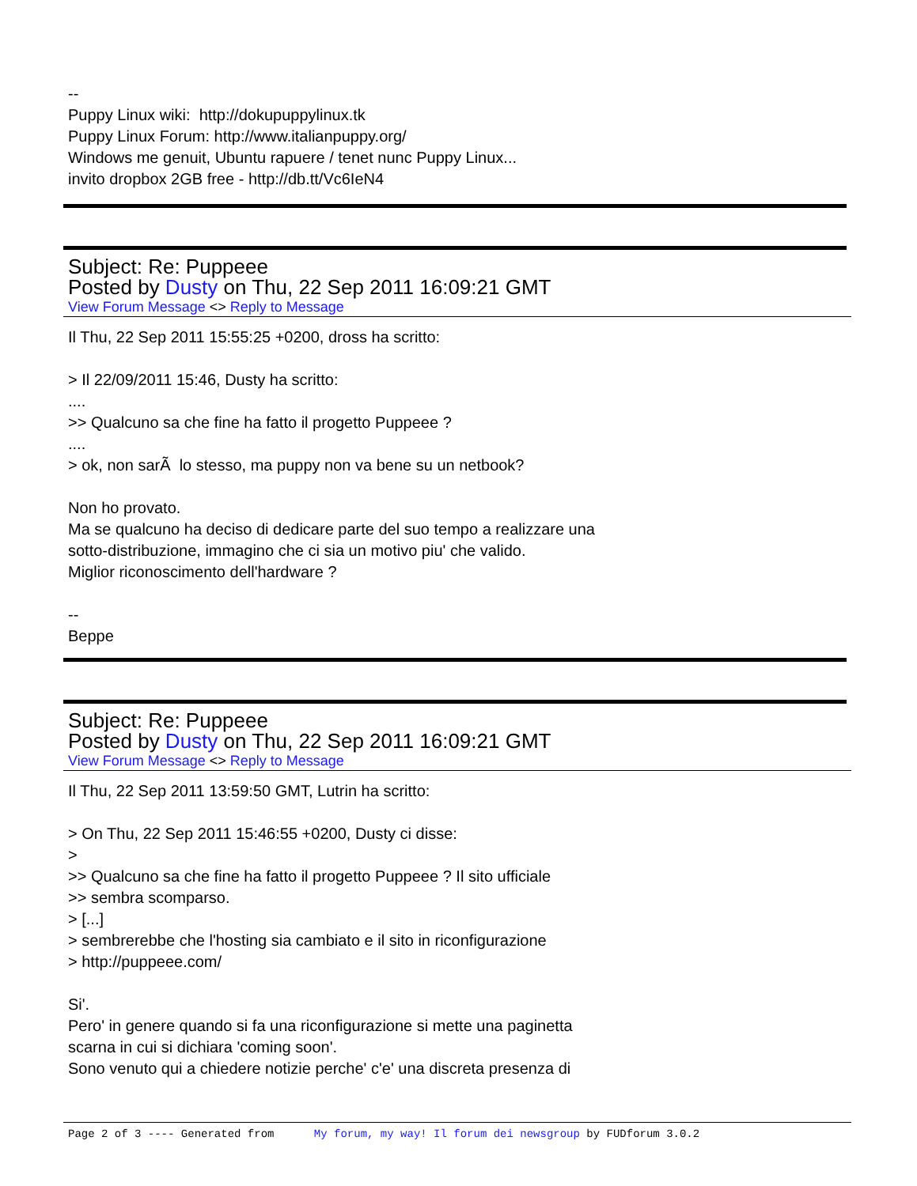--
Puppy Linux wiki: http://dokupuppylinux.tk
Puppy Linux Forum: http://www.italianpuppy.org/
Windows me genuit, Ubuntu rapuere / tenet nunc Puppy Linux...
invito dropbox 2GB free - http://db.tt/Vc6IeN4
Subject: Re: Puppeee
Posted by Dusty on Thu, 22 Sep 2011 16:09:21 GMT
View Forum Message <> Reply to Message
Il Thu, 22 Sep 2011 15:55:25 +0200, dross ha scritto:
> Il 22/09/2011 15:46, Dusty ha scritto:
....
>> Qualcuno sa che fine ha fatto il progetto Puppeee ?
....
> ok, non sarÃ lo stesso, ma puppy non va bene su un netbook?
Non ho provato.
Ma se qualcuno ha deciso di dedicare parte del suo tempo a realizzare una
sotto-distribuzione, immagino che ci sia un motivo piu' che valido.
Miglior riconoscimento dell'hardware ?
--
Beppe
Subject: Re: Puppeee
Posted by Dusty on Thu, 22 Sep 2011 16:09:21 GMT
View Forum Message <> Reply to Message
Il Thu, 22 Sep 2011 13:59:50 GMT, Lutrin ha scritto:
> On Thu, 22 Sep 2011 15:46:55 +0200, Dusty ci disse:
>
>> Qualcuno sa che fine ha fatto il progetto Puppeee ? Il sito ufficiale
>> sembra scomparso.
> [...]
> sembrerebbe che l'hosting sia cambiato e il sito in riconfigurazione
> http://puppeee.com/
Si'.
Pero' in genere quando si fa una riconfigurazione si mette una paginetta
scarna in cui si dichiara 'coming soon'.
Sono venuto qui a chiedere notizie perche' c'e' una discreta presenza di
Page 2 of 3 ---- Generated from My forum, my way! Il forum dei newsgroup by FUDforum 3.0.2